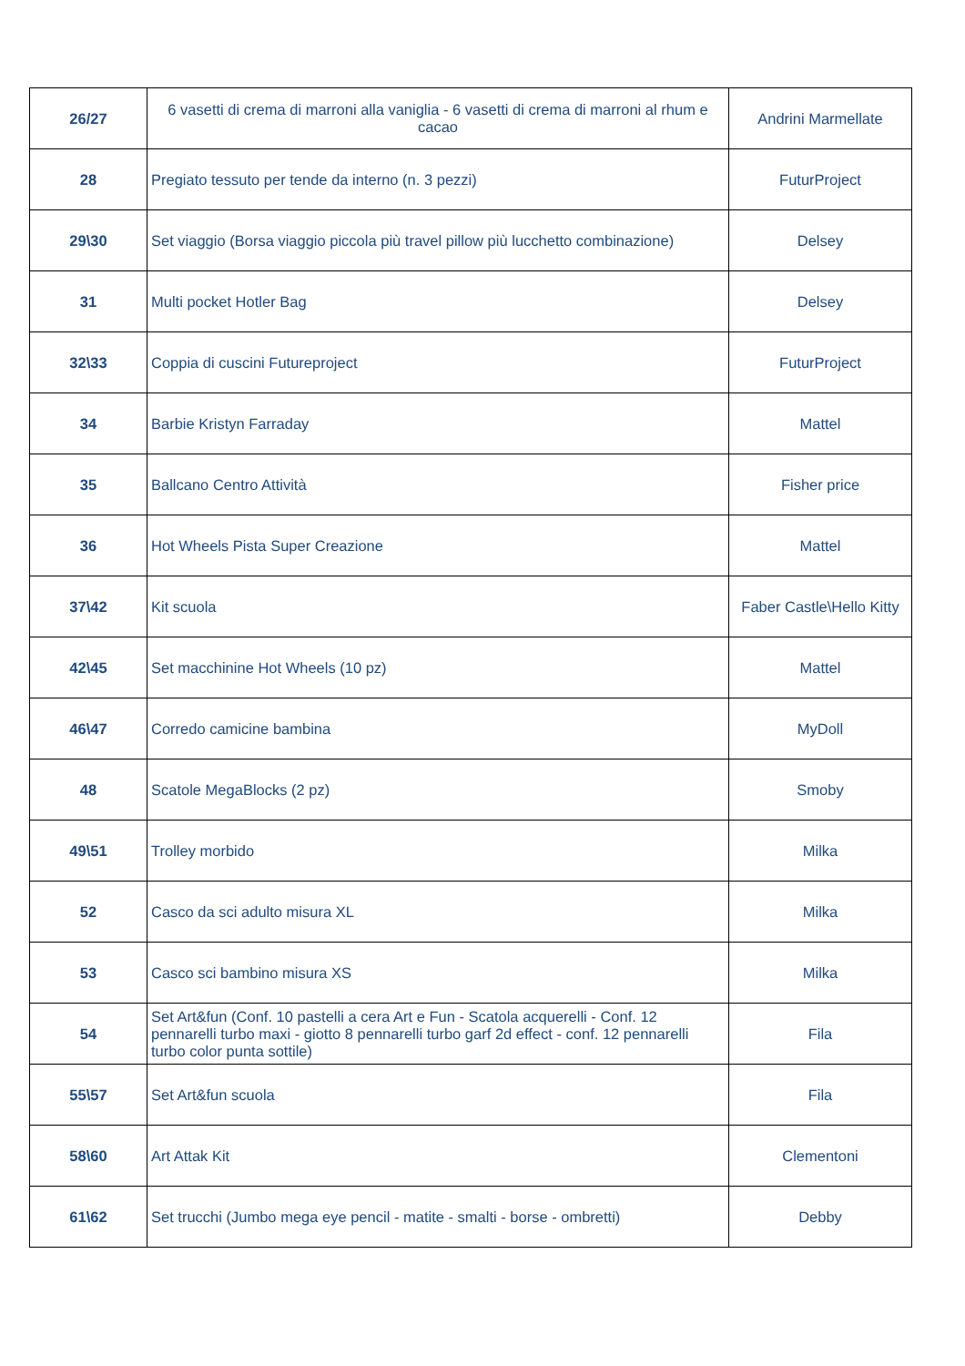| 26/27 | 6 vasetti di crema di marroni alla vaniglia - 6 vasetti di crema di marroni al rhum e cacao | Andrini Marmellate |
| 28 | Pregiato tessuto per tende da interno (n. 3 pezzi) | FuturProject |
| 29\30 | Set viaggio (Borsa viaggio piccola più travel pillow più lucchetto combinazione) | Delsey |
| 31 | Multi pocket Hotler Bag | Delsey |
| 32\33 | Coppia di cuscini Futureproject | FuturProject |
| 34 | Barbie Kristyn Farraday | Mattel |
| 35 | Ballcano Centro Attività | Fisher price |
| 36 | Hot Wheels Pista Super Creazione | Mattel |
| 37\42 | Kit scuola | Faber Castle\Hello Kitty |
| 42\45 | Set macchinine Hot Wheels (10 pz) | Mattel |
| 46\47 | Corredo camicine bambina | MyDoll |
| 48 | Scatole MegaBlocks (2 pz) | Smoby |
| 49\51 | Trolley morbido | Milka |
| 52 | Casco da sci adulto misura XL | Milka |
| 53 | Casco sci bambino misura XS | Milka |
| 54 | Set Art&fun (Conf. 10 pastelli a cera Art e Fun - Scatola acquerelli - Conf. 12 pennarelli turbo maxi - giotto 8 pennarelli turbo garf 2d effect - conf. 12 pennarelli turbo color punta sottile) | Fila |
| 55\57 | Set Art&fun scuola | Fila |
| 58\60 | Art Attak Kit | Clementoni |
| 61\62 | Set trucchi (Jumbo mega eye pencil - matite - smalti - borse - ombretti) | Debby |